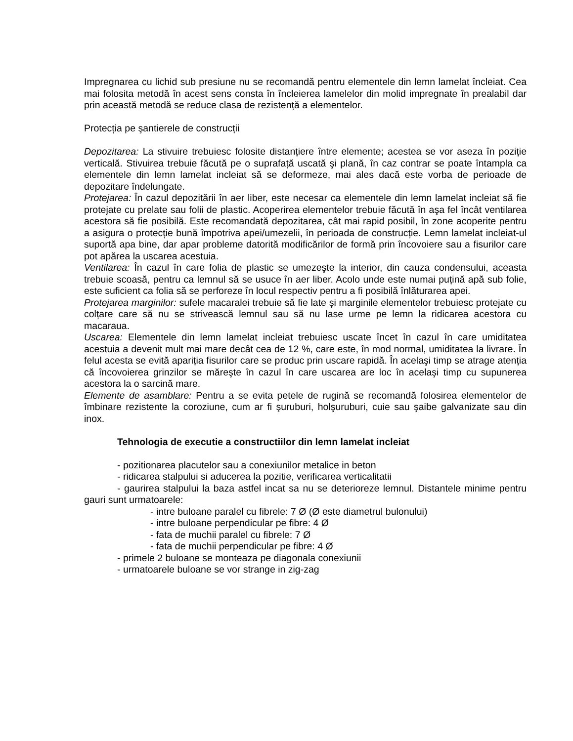Impregnarea cu lichid sub presiune nu se recomandă pentru elementele din lemn lamelat încleiat. Cea mai folosita metodă în acest sens consta în încleierea lamelelor din molid impregnate în prealabil dar prin această metodă se reduce clasa de rezistență a elementelor.
Protecția pe şantierele de construcții
Depozitarea: La stivuire trebuiesc folosite distanțiere între elemente; acestea se vor aseza în poziție verticală. Stivuirea trebuie făcută pe o suprafață uscată şi plană, în caz contrar se poate întampla ca elementele din lemn lamelat incleiat să se deformeze, mai ales dacă este vorba de perioade de depozitare îndelungate.
Protejarea: În cazul depozitării în aer liber, este necesar ca elementele din lemn lamelat incleiat să fie protejate cu prelate sau folii de plastic. Acoperirea elementelor trebuie făcută în aşa fel încât ventilarea acestora să fie posibilă. Este recomandată depozitarea, cât mai rapid posibil, în zone acoperite pentru a asigura o protecție bună împotriva apei/umezelii, în perioada de construcție. Lemn lamelat incleiat-ul suportă apa bine, dar apar probleme datorită modificărilor de formă prin încovoiere sau a fisurilor care pot apărea la uscarea acestuia.
Ventilarea: În cazul în care folia de plastic se umezeşte la interior, din cauza condensului, aceasta trebuie scoasă, pentru ca lemnul să se usuce în aer liber. Acolo unde este numai puțină apă sub folie, este suficient ca folia să se perforeze în locul respectiv pentru a fi posibilă înlăturarea apei.
Protejarea marginilor: sufele macaralei trebuie să fie late şi marginile elementelor trebuiesc protejate cu colțare care să nu se strivească lemnul sau să nu lase urme pe lemn la ridicarea acestora cu macaraua.
Uscarea: Elementele din lemn lamelat incleiat trebuiesc uscate încet în cazul în care umiditatea acestuia a devenit mult mai mare decât cea de 12 %, care este, în mod normal, umiditatea la livrare. În felul acesta se evită apariția fisurilor care se produc prin uscare rapidă. În acelaşi timp se atrage atenția că încovoierea grinzilor se măreşte în cazul în care uscarea are loc în acelaşi timp cu supunerea acestora la o sarcină mare.
Elemente de asamblare: Pentru a se evita petele de rugină se recomandă folosirea elementelor de îmbinare rezistente la coroziune, cum ar fi şuruburi, holşuruburi, cuie sau şaibe galvanizate sau din inox.
Tehnologia de executie a constructiilor din lemn lamelat incleiat
- pozitionarea placutelor sau a conexiunilor metalice in beton
- ridicarea stalpului si aducerea la pozitie, verificarea verticalitatii
- gaurirea stalpului la baza astfel incat sa nu se deterioreze lemnul. Distantele minime pentru gauri sunt urmatoarele:
- intre buloane paralel cu fibrele: 7 Ø (Ø este diametrul bulonului)
- intre buloane perpendicular pe fibre: 4 Ø
- fata de muchii paralel cu fibrele: 7 Ø
- fata de muchii perpendicular pe fibre: 4 Ø
- primele 2 buloane se monteaza pe diagonala conexiunii
- urmatoarele buloane se vor strange in zig-zag